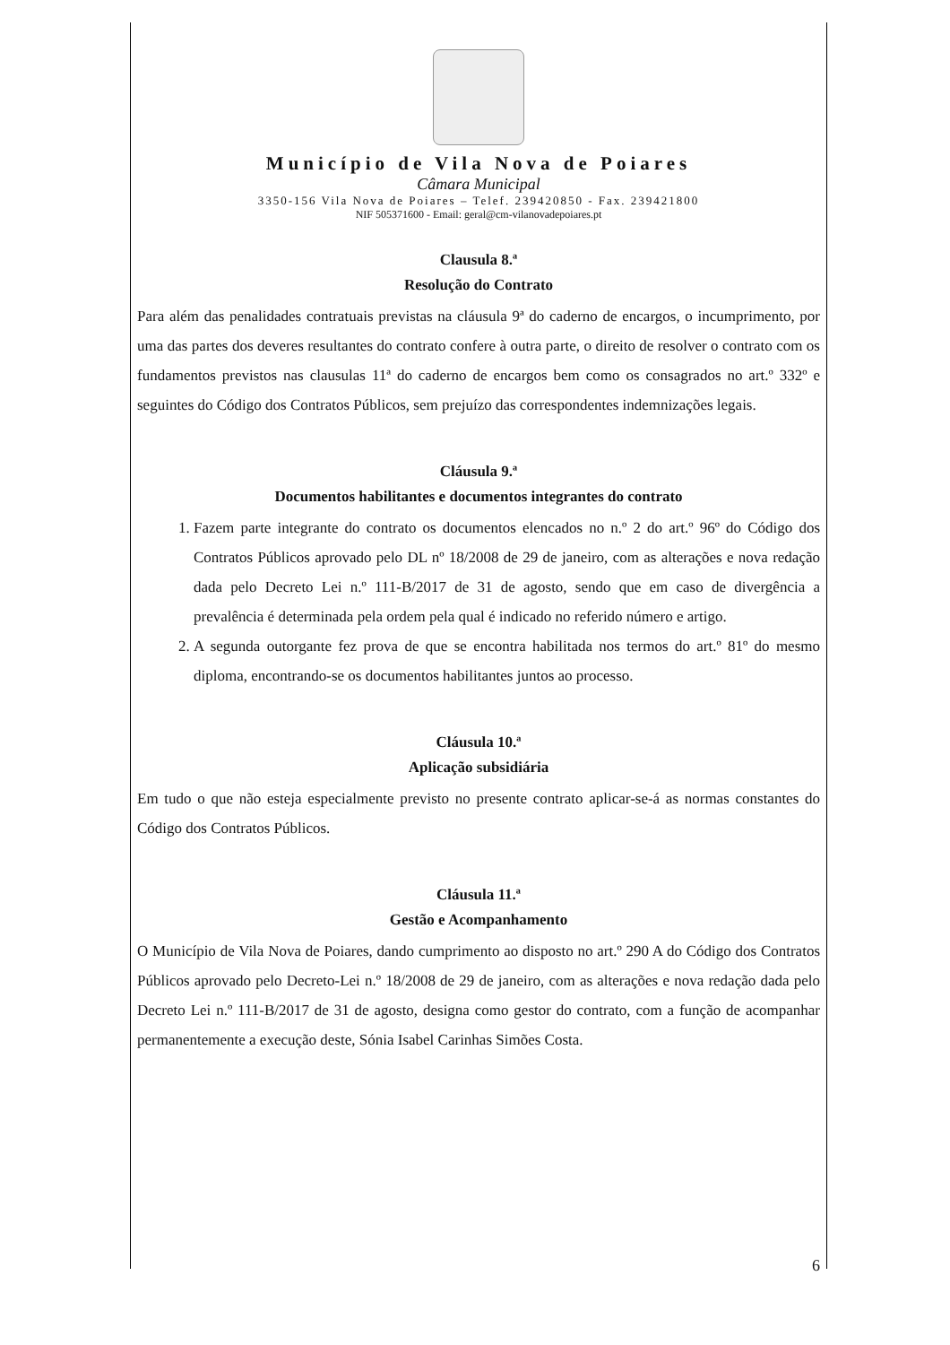Município de Vila Nova de Poiares
Câmara Municipal
3350-156 Vila Nova de Poiares – Telef. 239420850 - Fax. 239421800
NIF 505371600 - Email: geral@cm-vilanovadepoiares.pt
Clausula 8.ª
Resolução do Contrato
Para além das penalidades contratuais previstas na cláusula 9ª do caderno de encargos, o incumprimento, por uma das partes dos deveres resultantes do contrato confere à outra parte, o direito de resolver o contrato com os fundamentos previstos nas clausulas 11ª do caderno de encargos bem como os consagrados no art.º 332º e seguintes do Código dos Contratos Públicos, sem prejuízo das correspondentes indemnizações legais.
Cláusula 9.ª
Documentos habilitantes e documentos integrantes do contrato
1. Fazem parte integrante do contrato os documentos elencados no n.º 2 do art.º 96º do Código dos Contratos Públicos aprovado pelo DL nº 18/2008 de 29 de janeiro, com as alterações e nova redação dada pelo Decreto Lei n.º 111-B/2017 de 31 de agosto, sendo que em caso de divergência a prevalência é determinada pela ordem pela qual é indicado no referido número e artigo.
2. A segunda outorgante fez prova de que se encontra habilitada nos termos do art.º 81º do mesmo diploma, encontrando-se os documentos habilitantes juntos ao processo.
Cláusula 10.ª
Aplicação subsidiária
Em tudo o que não esteja especialmente previsto no presente contrato aplicar-se-á as normas constantes do Código dos Contratos Públicos.
Cláusula 11.ª
Gestão e Acompanhamento
O Município de Vila Nova de Poiares, dando cumprimento ao disposto no art.º 290 A do Código dos Contratos Públicos aprovado pelo Decreto-Lei n.º 18/2008 de 29 de janeiro, com as alterações e nova redação dada pelo Decreto Lei n.º 111-B/2017 de 31 de agosto, designa como gestor do contrato, com a função de acompanhar permanentemente a execução deste, Sónia Isabel Carinhas Simões Costa.
6